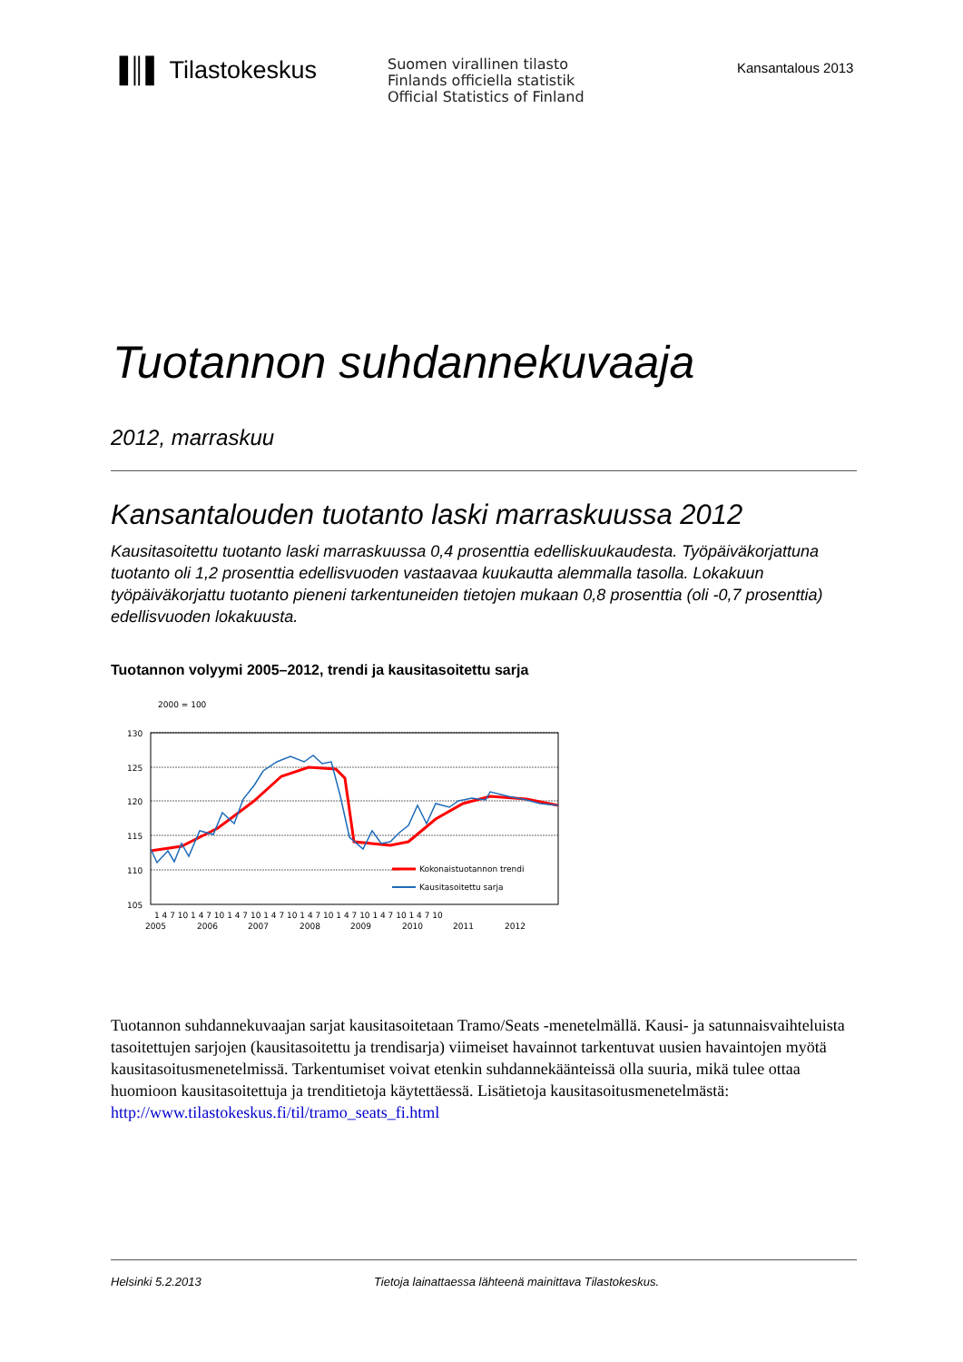▐║▌ Tilastokeskus
Suomen virallinen tilasto
Finlands officiella statistik
Official Statistics of Finland
Kansantalous 2013
Tuotannon suhdannekuvaaja
2012, marraskuu
Kansantalouden tuotanto laski marraskuussa 2012
Kausitasoitettu tuotanto laski marraskuussa 0,4 prosenttia edelliskuukaudesta. Työpäiväkorjattuna tuotanto oli 1,2 prosenttia edellisvuoden vastaavaa kuukautta alemmalla tasolla. Lokakuun työpäiväkorjattu tuotanto pieneni tarkentuneiden tietojen mukaan 0,8 prosenttia (oli -0,7 prosenttia) edellisvuoden lokakuusta.
Tuotannon volyymi 2005–2012, trendi ja kausitasoitettu sarja
2000 = 100
130
125
120
115
110
105
Kokonaistuotannon trendi
Kausitasoitettu sarja
1 4 7 10 1 4 7 10 1 4 7 10 1 4 7 10 1 4 7 10 1 4 7 10 1 4 7 10 1 4 7 10
2005
2006
2007
2008
2009
2010
2011
2012
Tuotannon suhdannekuvaajan sarjat kausitasoitetaan Tramo/Seats -menetelmällä. Kausi- ja satunnaisvaihteluista tasoitettujen sarjojen (kausitasoitettu ja trendisarja) viimeiset havainnot tarkentuvat uusien havaintojen myötä kausitasoitusmenetelmissä. Tarkentumiset voivat etenkin suhdannekäänteissä olla suuria, mikä tulee ottaa huomioon kausitasoitettuja ja trenditietoja käytettäessä. Lisätietoja kausitasoitusmenetelmästä: http://www.tilastokeskus.fi/til/tramo_seats_fi.html
Helsinki 5.2.2013 Tietoja lainattaessa lähteenä mainittava Tilastokeskus.